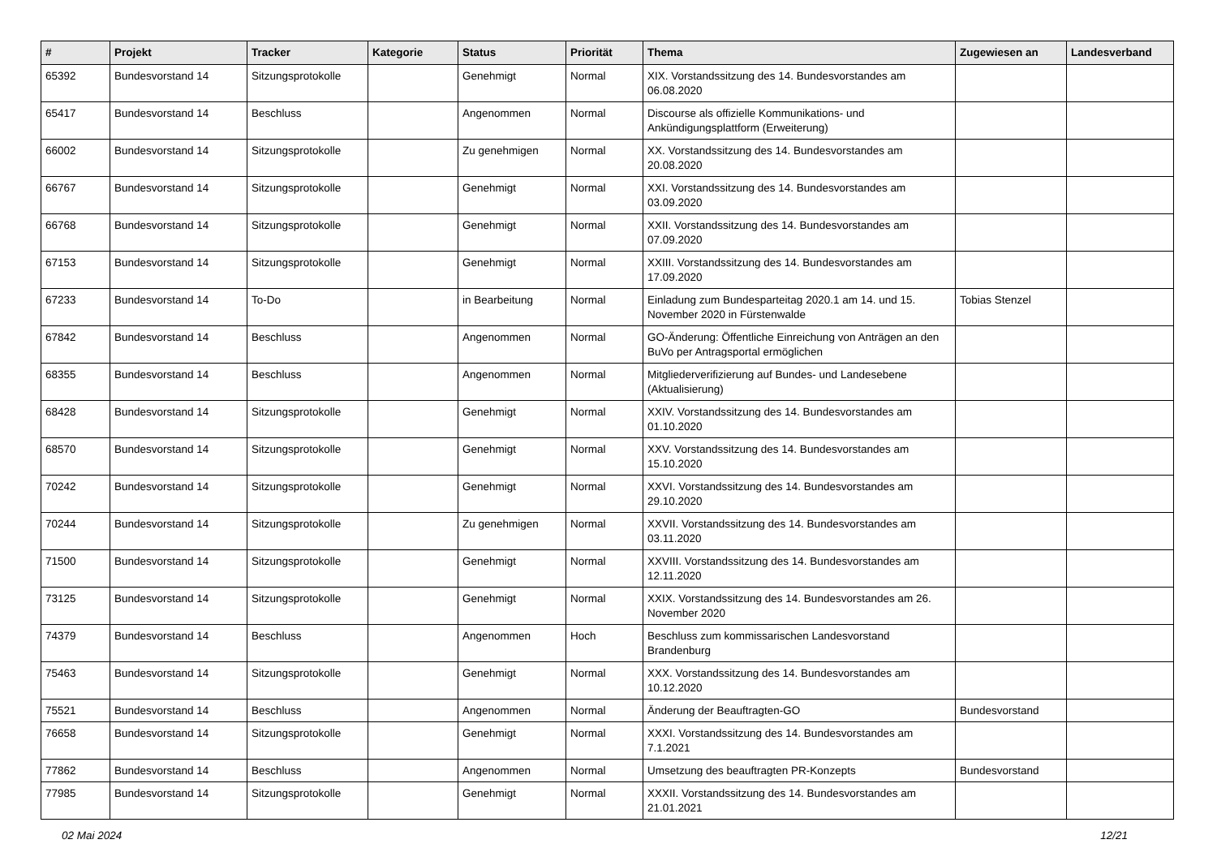| # | Projekt | Tracker | Kategorie | Status | Priorität | Thema | Zugewiesen an | Landesverband |
| --- | --- | --- | --- | --- | --- | --- | --- | --- |
| 65392 | Bundesvorstand 14 | Sitzungsprotokolle | | Genehmigt | Normal | XIX. Vorstandssitzung des 14. Bundesvorstandes am 06.08.2020 | | |
| 65417 | Bundesvorstand 14 | Beschluss | | Angenommen | Normal | Discourse als offizielle Kommunikations- und Ankündigungsplattform (Erweiterung) | | |
| 66002 | Bundesvorstand 14 | Sitzungsprotokolle | | Zu genehmigen | Normal | XX. Vorstandssitzung des 14. Bundesvorstandes am 20.08.2020 | | |
| 66767 | Bundesvorstand 14 | Sitzungsprotokolle | | Genehmigt | Normal | XXI. Vorstandssitzung des 14. Bundesvorstandes am 03.09.2020 | | |
| 66768 | Bundesvorstand 14 | Sitzungsprotokolle | | Genehmigt | Normal | XXII. Vorstandssitzung des 14. Bundesvorstandes am 07.09.2020 | | |
| 67153 | Bundesvorstand 14 | Sitzungsprotokolle | | Genehmigt | Normal | XXIII. Vorstandssitzung des 14. Bundesvorstandes am 17.09.2020 | | |
| 67233 | Bundesvorstand 14 | To-Do | | in Bearbeitung | Normal | Einladung zum Bundesparteitag 2020.1 am 14. und 15. November 2020 in Fürstenwalde | Tobias Stenzel | |
| 67842 | Bundesvorstand 14 | Beschluss | | Angenommen | Normal | GO-Änderung: Öffentliche Einreichung von Anträgen an den BuVo per Antragsportal ermöglichen | | |
| 68355 | Bundesvorstand 14 | Beschluss | | Angenommen | Normal | Mitgliederverifizierung auf Bundes- und Landesebene (Aktualisierung) | | |
| 68428 | Bundesvorstand 14 | Sitzungsprotokolle | | Genehmigt | Normal | XXIV. Vorstandssitzung des 14. Bundesvorstandes am 01.10.2020 | | |
| 68570 | Bundesvorstand 14 | Sitzungsprotokolle | | Genehmigt | Normal | XXV. Vorstandssitzung des 14. Bundesvorstandes am 15.10.2020 | | |
| 70242 | Bundesvorstand 14 | Sitzungsprotokolle | | Genehmigt | Normal | XXVI. Vorstandssitzung des 14. Bundesvorstandes am 29.10.2020 | | |
| 70244 | Bundesvorstand 14 | Sitzungsprotokolle | | Zu genehmigen | Normal | XXVII. Vorstandssitzung des 14. Bundesvorstandes am 03.11.2020 | | |
| 71500 | Bundesvorstand 14 | Sitzungsprotokolle | | Genehmigt | Normal | XXVIII. Vorstandssitzung des 14. Bundesvorstandes am 12.11.2020 | | |
| 73125 | Bundesvorstand 14 | Sitzungsprotokolle | | Genehmigt | Normal | XXIX. Vorstandssitzung des 14. Bundesvorstandes am 26. November 2020 | | |
| 74379 | Bundesvorstand 14 | Beschluss | | Angenommen | Hoch | Beschluss zum kommissarischen Landesvorstand Brandenburg | | |
| 75463 | Bundesvorstand 14 | Sitzungsprotokolle | | Genehmigt | Normal | XXX. Vorstandssitzung des 14. Bundesvorstandes am 10.12.2020 | | |
| 75521 | Bundesvorstand 14 | Beschluss | | Angenommen | Normal | Änderung der Beauftragten-GO | Bundesvorstand | |
| 76658 | Bundesvorstand 14 | Sitzungsprotokolle | | Genehmigt | Normal | XXXI. Vorstandssitzung des 14. Bundesvorstandes am 7.1.2021 | | |
| 77862 | Bundesvorstand 14 | Beschluss | | Angenommen | Normal | Umsetzung des beauftragten PR-Konzepts | Bundesvorstand | |
| 77985 | Bundesvorstand 14 | Sitzungsprotokolle | | Genehmigt | Normal | XXXII. Vorstandssitzung des 14. Bundesvorstandes am 21.01.2021 | | |
02 Mai 2024 12/21